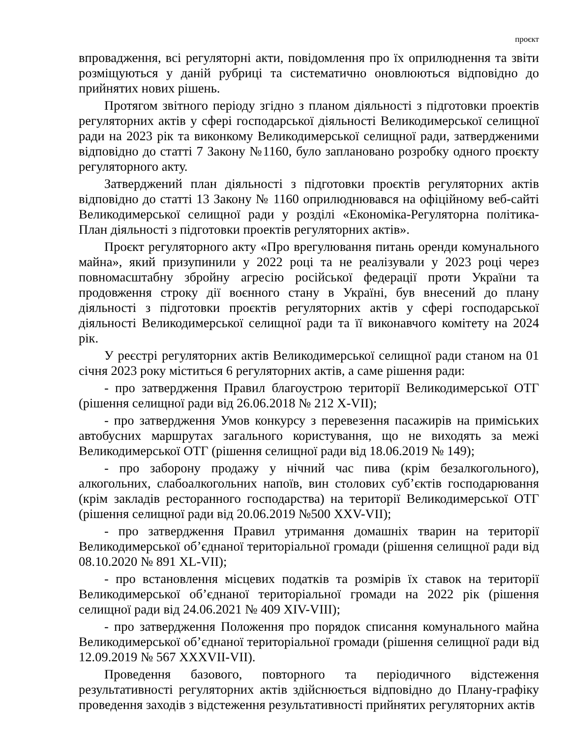проєкт
впровадження, всі регуляторні акти, повідомлення про їх оприлюднення та звіти розміщуються у даній рубриці та систематично оновлюються відповідно до прийнятих нових рішень.
Протягом звітного періоду згідно з планом діяльності з підготовки проектів регуляторних актів у сфері господарської діяльності Великодимерської селищної ради на 2023 рік та виконкому Великодимерської селищної ради, затвердженими відповідно до статті 7 Закону №1160, було заплановано розробку одного проєкту регуляторного акту.
Затверджений план діяльності з підготовки проєктів регуляторних актів відповідно до статті 13 Закону № 1160 оприлюднювався на офіційному веб-сайті Великодимерської селищної ради у розділі «Економіка-Регуляторна політика-План діяльності з підготовки проектів регуляторних актів».
Проєкт регуляторного акту «Про врегулювання питань оренди комунального майна», який призупинили у 2022 році та не реалізували у 2023 році через повномасштабну збройну агресію російської федерації проти України та продовження строку дії воєнного стану в Україні, був внесений до плану діяльності з підготовки проєктів регуляторних актів у сфері господарської діяльності Великодимерської селищної ради та її виконавчого комітету на 2024 рік.
У реєстрі регуляторних актів Великодимерської селищної ради станом на 01 січня 2023 року міститься 6 регуляторних актів, а саме рішення ради:
- про затвердження Правил благоустрою території Великодимерської ОТГ (рішення селищної ради від 26.06.2018 № 212 Х-VII);
- про затвердження Умов конкурсу з перевезення пасажирів на приміських автобусних маршрутах загального користування, що не виходять за межі Великодимерської ОТГ (рішення селищної ради від 18.06.2019 № 149);
- про заборону продажу у нічний час пива (крім безалкогольного), алкогольних, слабоалкогольних напоїв, вин столових суб’єктів господарювання (крім закладів ресторанного господарства) на території Великодимерської ОТГ (рішення селищної ради від 20.06.2019 №500 XXV-VII);
- про затвердження Правил утримання домашніх тварин на території Великодимерської об’єднаної територіальної громади (рішення селищної ради від 08.10.2020 № 891 XL-VII);
- про встановлення місцевих податків та розмірів їх ставок на території Великодимерської об’єднаної територіальної громади на 2022 рік (рішення селищної ради від 24.06.2021 № 409 XIV-VIII);
- про затвердження Положення про порядок списання комунального майна Великодимерської об’єднаної територіальної громади (рішення селищної ради від 12.09.2019 № 567 XXXVII-VII).
Проведення базового, повторного та періодичного відстеження результативності регуляторних актів здійснюється відповідно до Плану-графіку проведення заходів з відстеження результативності прийнятих регуляторних актів